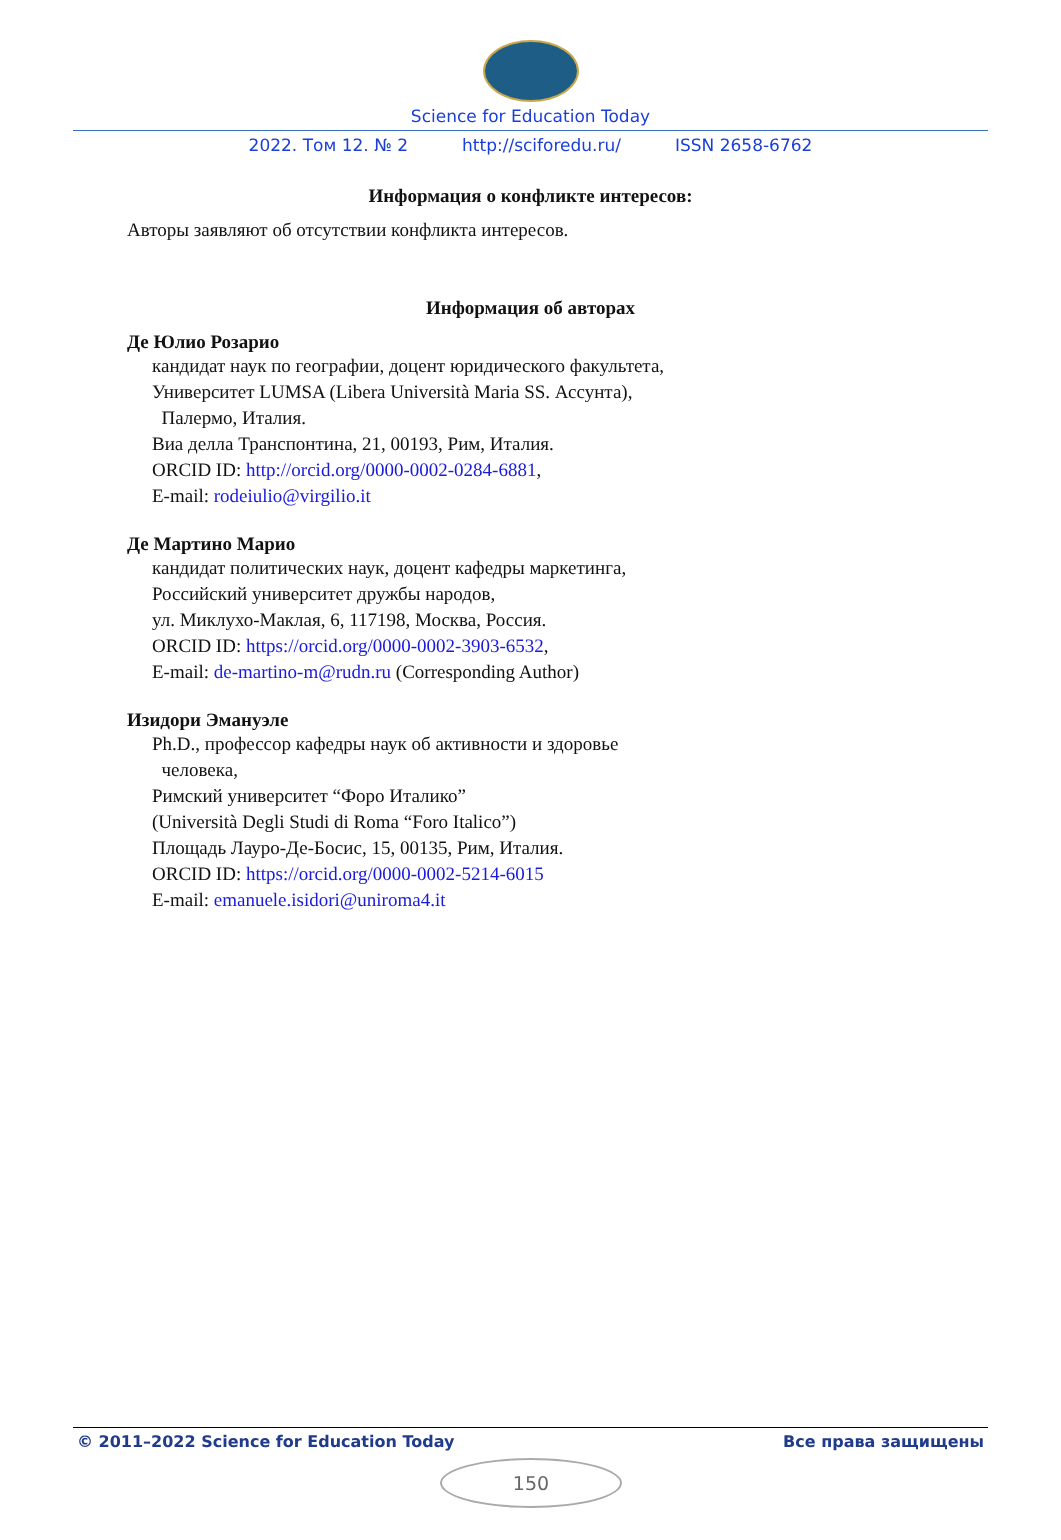Science for Education Today
2022. Том 12. № 2 http://sciforedu.ru/ ISSN 2658-6762
Информация о конфликте интересов:
Авторы заявляют об отсутствии конфликта интересов.
Информация об авторах
Де Юлио Розарио
кандидат наук по географии, доцент юридического факультета,
Университет LUMSA (Libera Università Maria SS. Ассунта),
Палермо, Италия.
Виа делла Транспонтина, 21, 00193, Рим, Италия.
ORCID ID: http://orcid.org/0000-0002-0284-6881,
E-mail: rodeiulio@virgilio.it
Де Мартино Марио
кандидат политических наук, доцент кафедры маркетинга,
Российский университет дружбы народов,
ул. Миклухо-Маклая, 6, 117198, Москва, Россия.
ORCID ID: https://orcid.org/0000-0002-3903-6532,
E-mail: de-martino-m@rudn.ru (Corresponding Author)
Изидори Эмануэле
Ph.D., профессор кафедры наук об активности и здоровье
человека,
Римский университет “Форо Италико”
(Università Degli Studi di Roma “Foro Italico”)
Площадь Лауро-Де-Босис, 15, 00135, Рим, Италия.
ORCID ID: https://orcid.org/0000-0002-5214-6015
E-mail: emanuele.isidori@uniroma4.it
© 2011–2022 Science for Education Today Все права защищены
150